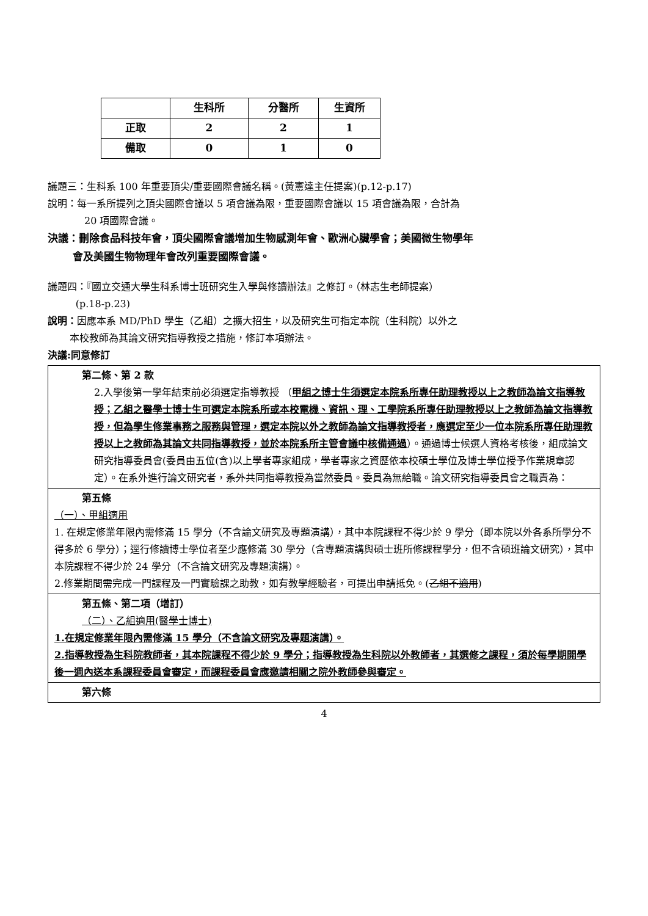| | 生科所 | 分醫所 | 生資所 |
| 正取 | 2 | 2 | 1 |
| 備取 | 0 | 1 | 0 |
議題三：生科系 100 年重要頂尖/重要國際會議名稱。(黃憲達主任提案)(p.12-p.17)
說明：每一系所提列之頂尖國際會議以 5 項會議為限，重要國際會議以 15 項會議為限，合計為
20 項國際會議。
決議：刪除食品科技年會，頂尖國際會議增加生物感測年會、歐洲心臟學會；美國微生物學年
會及美國生物物理年會改列重要國際會議。
議題四：『國立交通大學生科系博士班研究生入學與修讀辦法』之修訂。（林志生老師提案）
(p.18-p.23)
說明：因應本系 MD/PhD 學生（乙組）之擴大招生，以及研究生可指定本院（生科院）以外之
本校教師為其論文研究指導教授之措施，修訂本項辦法。
決議:同意修訂
第二條、第 2 款
2.入學後第一學年結束前必須選定指導教授 （甲組之博士生須選定本院系所專任助理教授以上之教師為論文指導教授；乙組之醫學士博士生可選定本院系所或本校電機、資訊、理、工學院系所專任助理教授以上之教師為論文指導教授，但為學生修業事務之服務與管理，選定本院以外之教師為論文指導教授者，應選定至少一位本院系所專任助理教授以上之教師為其論文共同指導教授，並於本院系所主管會議中核備通過）。通過博士候選人資格考核後，組成論文研究指導委員會(委員由五位(含)以上學者專家組成，學者專家之資歷依本校碩士學位及博士學位授予作業規章認定）。在系外進行論文研究者，系外共同指導教授為當然委員。委員為無給職。論文研究指導委員會之職責為：
第五條
（一）、甲組適用
1. 在規定修業年限內需修滿 15 學分（不含論文研究及專題演講），其中本院課程不得少於 9 學分（即本院以外各系所學分不得多於 6 學分）；逕行修讀博士學位者至少應修滿 30 學分（含專題演講與碩士班所修課程學分，但不含碩班論文研究），其中本院課程不得少於 24 學分（不含論文研究及專題演講）。
2.修業期間需完成一門課程及一門實驗課之助教，如有教學經驗者，可提出申請抵免。(乙組不適用)
第五條、第二項（增訂）
（二）、乙組適用(醫學士博士)
1.在規定修業年限內需修滿 15 學分（不含論文研究及專題演講）。
2.指導教授為生科院教師者，其本院課程不得少於 9 學分；指導教授為生科院以外教師者，其選修之課程，須於每學期開學後一週內送本系課程委員會審定，而課程委員會應邀請相關之院外教師參與審定。
第六條
4